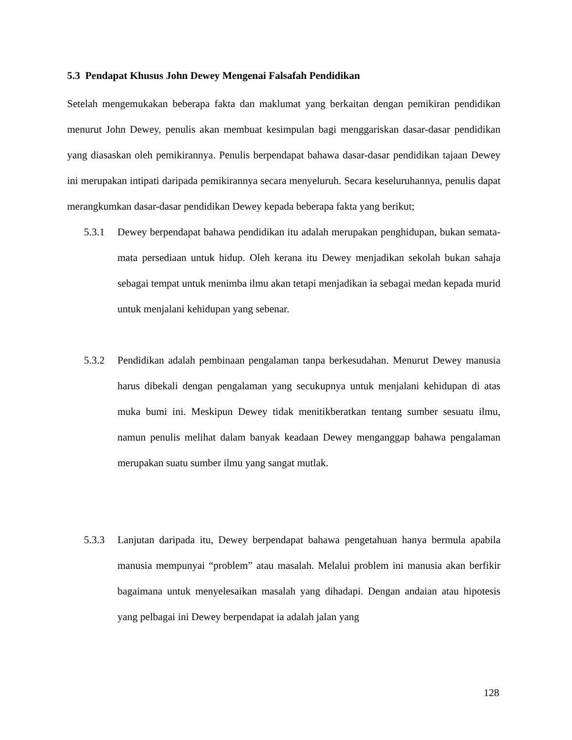5.3 Pendapat Khusus John Dewey Mengenai Falsafah Pendidikan
Setelah mengemukakan beberapa fakta dan maklumat yang berkaitan dengan pemikiran pendidikan menurut John Dewey, penulis akan membuat kesimpulan bagi menggariskan dasar-dasar pendidikan yang diasaskan oleh pemikirannya. Penulis berpendapat bahawa dasar-dasar pendidikan tajaan Dewey ini merupakan intipati daripada pemikirannya secara menyeluruh. Secara keseluruhannya, penulis dapat merangkumkan dasar-dasar pendidikan Dewey kepada beberapa fakta yang berikut;
5.3.1 Dewey berpendapat bahawa pendidikan itu adalah merupakan penghidupan, bukan semata-mata persediaan untuk hidup. Oleh kerana itu Dewey menjadikan sekolah bukan sahaja sebagai tempat untuk menimba ilmu akan tetapi menjadikan ia sebagai medan kepada murid untuk menjalani kehidupan yang sebenar.
5.3.2 Pendidikan adalah pembinaan pengalaman tanpa berkesudahan. Menurut Dewey manusia harus dibekali dengan pengalaman yang secukupnya untuk menjalani kehidupan di atas muka bumi ini. Meskipun Dewey tidak menitikberatkan tentang sumber sesuatu ilmu, namun penulis melihat dalam banyak keadaan Dewey menganggap bahawa pengalaman merupakan suatu sumber ilmu yang sangat mutlak.
5.3.3 Lanjutan daripada itu, Dewey berpendapat bahawa pengetahuan hanya bermula apabila manusia mempunyai “problem” atau masalah. Melalui problem ini manusia akan berfikir bagaimana untuk menyelesaikan masalah yang dihadapi. Dengan andaian atau hipotesis yang pelbagai ini Dewey berpendapat ia adalah jalan yang
128